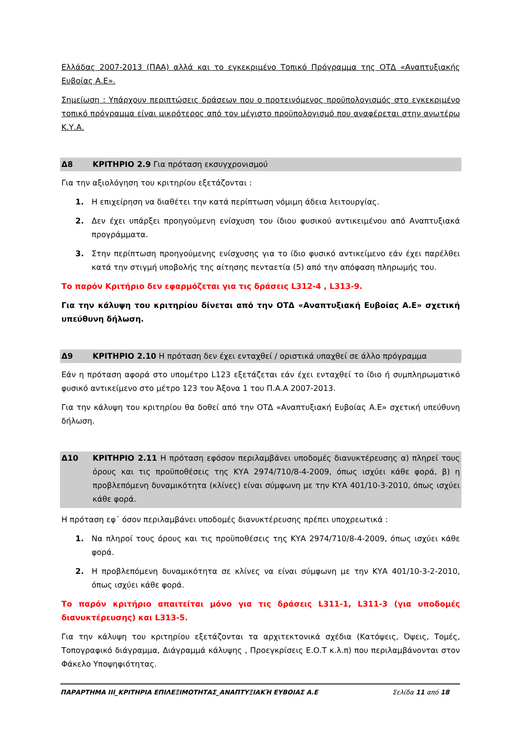Ελλάδας 2007-2013 (ΠΑΑ) αλλά και το εγκεκριμένο Τοπικό Πρόγραμμα της ΟΤΔ «Αναπτυξιακής Ευβοίας Α.Ε».
Σημείωση : Υπάρχουν περιπτώσεις δράσεων που ο προτεινόμενος προϋπολογισμός στο εγκεκριμένο τοπικό πρόγραμμα είναι μικρότερος από τον μέγιστο προϋπολογισμό που αναφέρεται στην ανωτέρω Κ.Υ.Α.
Δ8 ΚΡΙΤΗΡΙΟ 2.9 Για πρόταση εκσυγχρονισμού
Για την αξιολόγηση του κριτηρίου εξετάζονται :
1. Η επιχείρηση να διαθέτει την κατά περίπτωση νόμιμη άδεια λειτουργίας.
2. Δεν έχει υπάρξει προηγούμενη ενίσχυση του ίδιου φυσικού αντικειμένου από Αναπτυξιακά προγράμματα.
3. Στην περίπτωση προηγούμενης ενίσχυσης για το ίδιο φυσικό αντικείμενο εάν έχει παρέλθει κατά την στιγμή υποβολής της αίτησης πενταετία (5) από την απόφαση πληρωμής του.
Το παρόν Κριτήριο δεν εφαρμόζεται για τις δράσεις L312-4 , L313-9.
Για την κάλυψη του κριτηρίου δίνεται από την ΟΤΔ «Αναπτυξιακή Ευβοίας Α.Ε» σχετική υπεύθυνη δήλωση.
Δ9 ΚΡΙΤΗΡΙΟ 2.10 Η πρόταση δεν έχει ενταχθεί / οριστικά υπαχθεί σε άλλο πρόγραμμα
Εάν η πρόταση αφορά στο υπομέτρο L123 εξετάζεται εάν έχει ενταχθεί το ίδιο ή συμπληρωματικό φυσικό αντικείμενο στο μέτρο 123 του Άξονα 1 του Π.Α.Α 2007-2013.
Για την κάλυψη του κριτηρίου θα δοθεί από την ΟΤΔ «Αναπτυξιακή Ευβοίας Α.Ε» σχετική υπεύθυνη δήλωση.
Δ10 ΚΡΙΤΗΡΙΟ 2.11 Η πρόταση εφόσον περιλαμβάνει υποδομές διανυκτέρευσης α) πληρεί τους όρους και τις προϋποθέσεις της ΚΥΑ 2974/710/8-4-2009, όπως ισχύει κάθε φορά, β) η προβλεπόμενη δυναμικότητα (κλίνες) είναι σύμφωνη με την ΚΥΑ 401/10-3-2010, όπως ισχύει κάθε φορά.
Η πρόταση εφ΄ όσον περιλαμβάνει υποδομές διανυκτέρευσης πρέπει υποχρεωτικά :
1. Να πληροί τους όρους και τις προϋποθέσεις της ΚΥΑ 2974/710/8-4-2009, όπως ισχύει κάθε φορά.
2. Η προβλεπόμενη δυναμικότητα σε κλίνες να είναι σύμφωνη με την ΚΥΑ 401/10-3-2-2010, όπως ισχύει κάθε φορά.
Το παρόν κριτήριο απαιτείται μόνο για τις δράσεις L311-1, L311-3 (για υποδομές διανυκτέρευσης) και L313-5.
Για την κάλυψη του κριτηρίου εξετάζονται τα αρχιτεκτονικά σχέδια (Κατόψεις, Όψεις, Τομές, Τοπογραφικό διάγραμμα, Διάγραμμά κάλυψης , Προεγκρίσεις Ε.Ο.Τ κ.λ.π) που περιλαμβάνονται στον Φάκελο Υποψηφιότητας.
ΠΑΡΑΡΤΗΜΑ ΙΙΙ_ΚΡΙΤΗΡΙΑ ΕΠΙΛΕΞΙΜΟΤΗΤΑΣ_ΑΝΑΠΤΥΞΙΑΚΉ ΕΥΒΟΙΑΣ Α.Ε Σελίδα 11 από 18